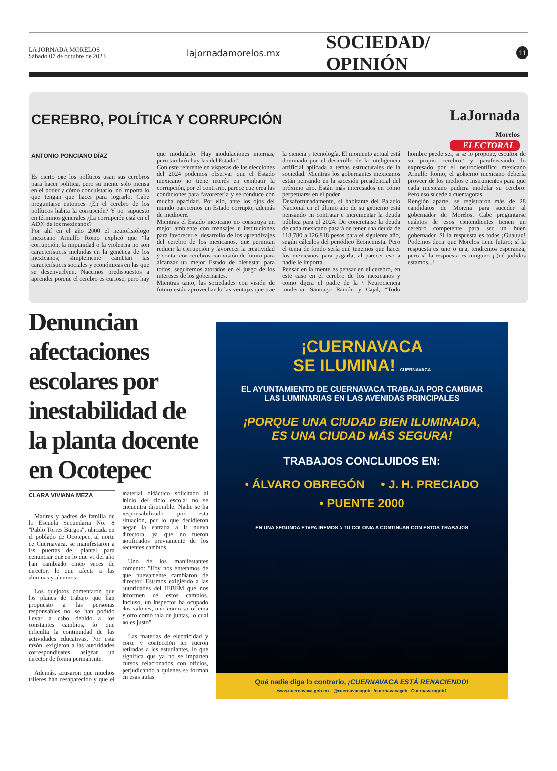LA JORNADA MORELOS
Sábado 07 de octubre de 2023
lajornadamorelos.mx
SOCIEDAD/ OPINIÓN
11
LaJornada
Morelos
ELECTORAL
CEREBRO, POLÍTICA Y CORRUPCIÓN
ANTONIO PONCIANO DÍAZ
Es cierto que los políticos usan sus cerebros para hacer política, pero su mente solo piensa en el poder y cómo conquistarlo, no importa lo que tengan que hacer para lograrlo. Cabe preguntarse entonces ¿En el cerebro de los políticos habita la corrupción? Y por supuesto en términos generales ¿La corrupción está en el ADN de los mexicanos?
Por ahí en el año 2000 el neurofisiólogo mexicano Arnulfo Romo explicó que “la corrupción, la impunidad o la violencia no son características incluidas en la genética de los mexicanos; simplemente cambian las características sociales y económicas en las que se desenvuelven. Nacemos predispuestos a aprender porque el cerebro es curioso; pero hay que modularlo. Hay modulaciones internas, pero también hay las del Estado".
Con este referente en vísperas de las elecciones del 2024 podemos observar que el Estado mexicano no tiene interés en combatir la corrupción, por el contrario, parece que crea las condiciones para favorecerla y se conduce con mucha opacidad. Por ello, ante los ojos del mundo parecemos un Estado corrupto, además de mediocre.
Mientras el Estado mexicano no construya un mejor ambiente con mensajes e instituciones para favorecer el desarrollo de los aprendizajes del cerebro de los mexicanos, que permitan reducir la corrupción y favorecer la creatividad y contar con cerebros con visión de futuro para alcanzar un mejor Estado de bienestar para todos, seguiremos atorados en el juego de los intereses de los gobernantes.
Mientras tanto, las sociedades con visión de futuro están aprovechando las ventajas que trae la ciencia y tecnología. El momento actual está dominado por el desarrollo de la inteligencia artificial aplicada a temas estructurales de la sociedad. Mientras los gobernantes mexicanos están pensando en la sucesión presidencial del próximo año. Están más interesados en cómo perpetuarse en el poder.
Desafortunadamente, el habitante del Palacio Nacional en el último año de su gobierno está pensando en contratar e incrementar la deuda pública para el 2024. De concretarse la deuda de cada mexicano pasará de tener una deuda de 118,780 a 126,818 pesos para el siguiente año, según cálculos del periódico Economista. Pero el tema de fondo sería qué tenemos que hacer los mexicanos para pagarla, al parecer eso a nadie le importa.
Pensar en la mente es pensar en el cerebro, en este caso en el cerebro de los mexicanos y como dijera el padre de la \ Neurociencia moderna, Santiago Ramón y Cajal, “Todo hombre puede ser, si se lo propone, escultor de su propio cerebro” y parafraseando lo expresado por el neurocientífico mexicano Arnulfo Romo, el gobierno mexicano debería proveer de los medios e instrumentos para que cada mexicano pudiera modelar su cerebro. Pero eso sucede a cuentagotas.
Renglón aparte, se registraron más de 28 candidatos de Morena para suceder al gobernador de Morelos. Cabe preguntarse cuántos de esos contendientes tienen un cerebro competente para ser un buen gobernador. Sí la respuesta es todos ¡Guauuu! Podemos decir que Morelos tiene futuro; sí la respuesta es uno o una, tendremos esperanza, pero sí la respuesta es ninguno ¡Qué jodidos estamos...!
Denuncian afectaciones escolares por inestabilidad de la planta docente en Ocotepec
CLARA VIVIANA MEZA
Madres y padres de familia de la Escuela Secundaria No. 8 "Pablo Torres Burgos", ubicada en el poblado de Ocotepec, al norte de Cuernavaca, se manifestaron a las puertas del plantel para denunciar que en lo que va del año han cambiado cinco veces de director, lo que afecta a las alumnas y alumnos.
Los quejosos comentaron que los planes de trabajo que han propuesto a las personas responsables no se han podido llevar a cabo debido a los constantes cambios, lo que dificulta la continuidad de las actividades educativas. Por esta razón, exigieron a las autoridades correspondientes asignar un director de forma permanente.
Además, acusaron que muchos talleres han desaparecido y que el material didáctico solicitado al inicio del ciclo escolar no se encuentra disponible. Nadie se ha responsabilizado por esta situación, por lo que decidieron negar la entrada a la nueva directora, ya que no fueron notificados previamente de los recientes cambios.
Uno de los manifestantes comentó: "Hoy nos enteramos de que nuevamente cambiaron de director. Estamos exigiendo a las autoridades del IEBEM que nos informen de estos cambios. Incluso, un inspector ha ocupado dos salones, uno como su oficina y otro como sala de juntas, lo cual no es justo".
Las materias de electricidad y corte y confección les fueron retiradas a los estudiantes, lo que significa que ya no se imparten cursos relacionados con oficios, perjudicando a quienes se forman en esas aulas.
¡CUERNAVACA
SE ILUMINA! CUERNAVACA
EL AYUNTAMIENTO DE CUERNAVACA TRABAJA POR CAMBIAR
LAS LUMINARIAS EN LAS AVENIDAS PRINCIPALES
¡PORQUE UNA CIUDAD BIEN ILUMINADA,
ES UNA CIUDAD MÁS SEGURA!
TRABAJOS CONCLUIDOS EN:
• ÁLVARO OBREGÓN • J. H. PRECIADO
• PUENTE 2000
EN UNA SEGUNDA ETAPA IREMOS A TU COLONIA A CONTINUAR CON ESTOS TRABAJOS
Qué nadie diga lo contrario, ¡CUERNAVACA ESTÁ RENACIENDO!
www.cuernavaca.gob.mx @cuernavacagob /cuernavacagob Cuernavacagob1